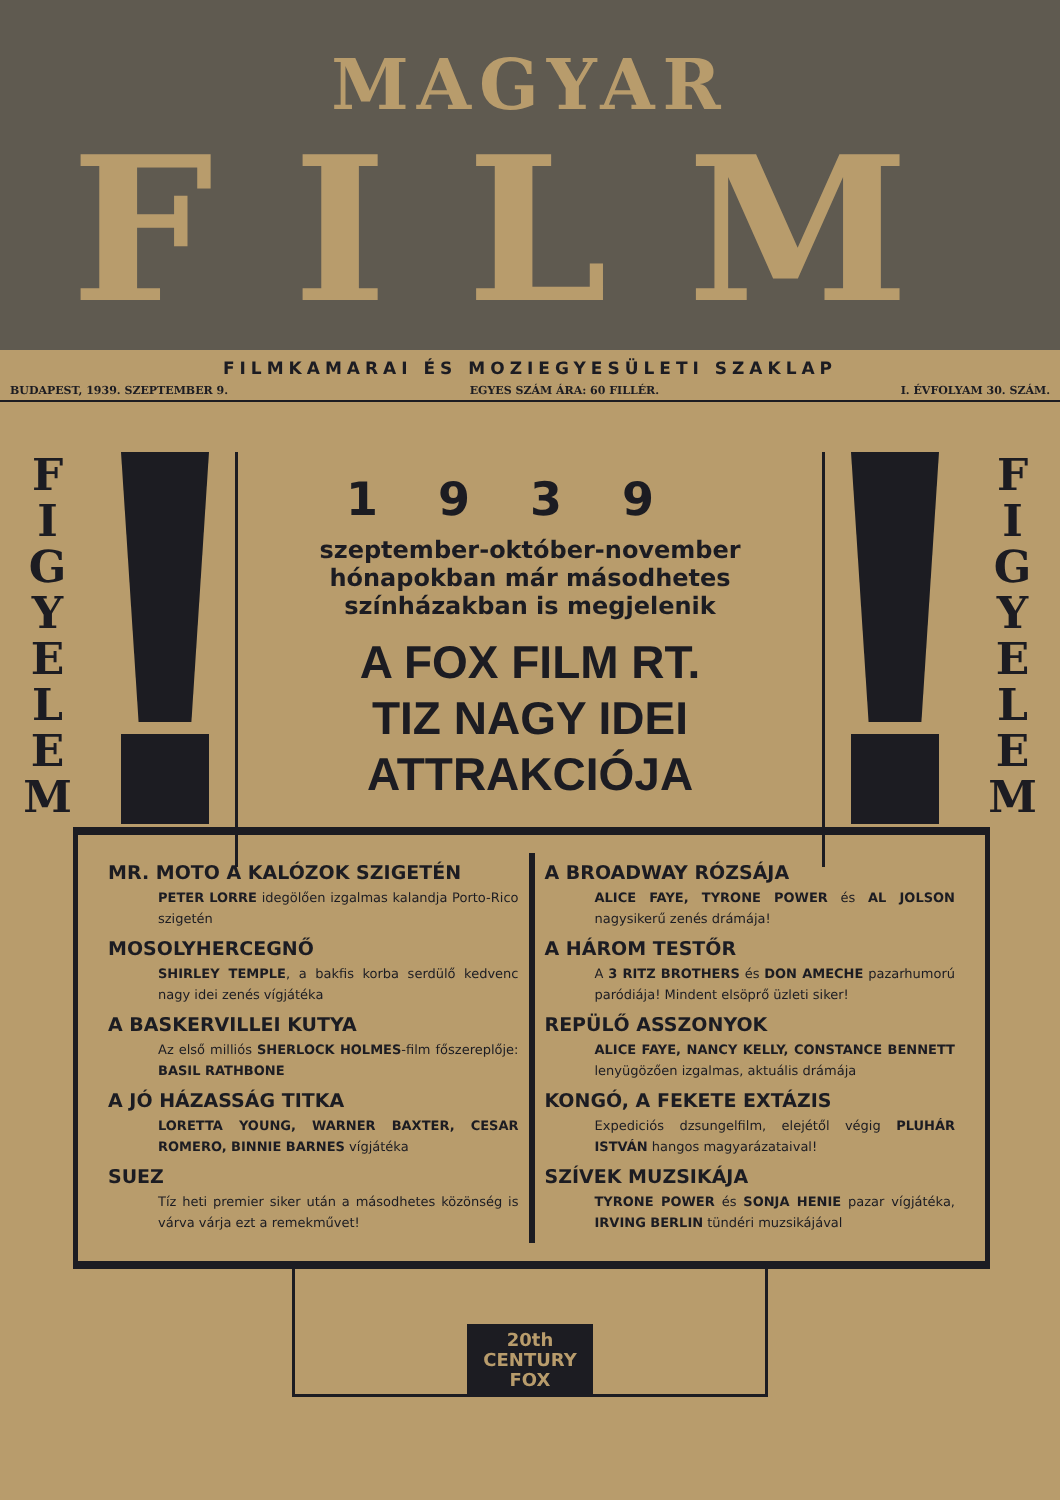MAGYAR
FILM
FILMKAMARAI ÉS MOZIEGYESÜLETI SZAKLAP
BUDAPEST, 1939. SZEPTEMBER 9. EGYES SZÁM ÁRA: 60 FILLÉR. I. ÉVFOLYAM 30. SZÁM.
F
I
G
Y
E
L
E
M
1939
szeptember-október-november
hónapokban már másodhetes
színházakban is megjelenik
A FOX FILM RT.
TIZ NAGY IDEI
ATTRAKCIÓJA
F
I
G
Y
E
L
E
M
MR. MOTO A KALÓZOK SZIGETÉN
PETER LORRE idegölően izgalmas kalandja Porto-Rico szigetén
MOSOLYHERCEGNŐ
SHIRLEY TEMPLE, a bakfis korba serdülő kedvenc nagy idei zenés vígjátéka
A BASKERVILLEI KUTYA
Az első milliós SHERLOCK HOLMES-film főszereplője: BASIL RATHBONE
A JÓ HÁZASSÁG TITKA
LORETTA YOUNG, WARNER BAXTER, CESAR ROMERO, BINNIE BARNES vígjátéka
SUEZ
Tíz heti premier siker után a másodhetes közönség is várva várja ezt a remekművet!
A BROADWAY RÓZSÁJA
ALICE FAYE, TYRONE POWER és AL JOLSON nagysikerű zenés drámája!
A HÁROM TESTŐR
A 3 RITZ BROTHERS és DON AMECHE pazarhumorú paródiája! Mindent elsöprő üzleti siker!
REPÜLŐ ASSZONYOK
ALICE FAYE, NANCY KELLY, CONSTANCE BENNETT lenyügözően izgalmas, aktuális drámája
KONGÓ, A FEKETE EXTÁZIS
Expediciós dzsungelfilm, elejétől végig PLUHÁR ISTVÁN hangos magyarázataival!
SZÍVEK MUZSIKÁJA
TYRONE POWER és SONJA HENIE pazar vígjátéka, IRVING BERLIN tündéri muzsikájával
20th
CENTURY
FOX